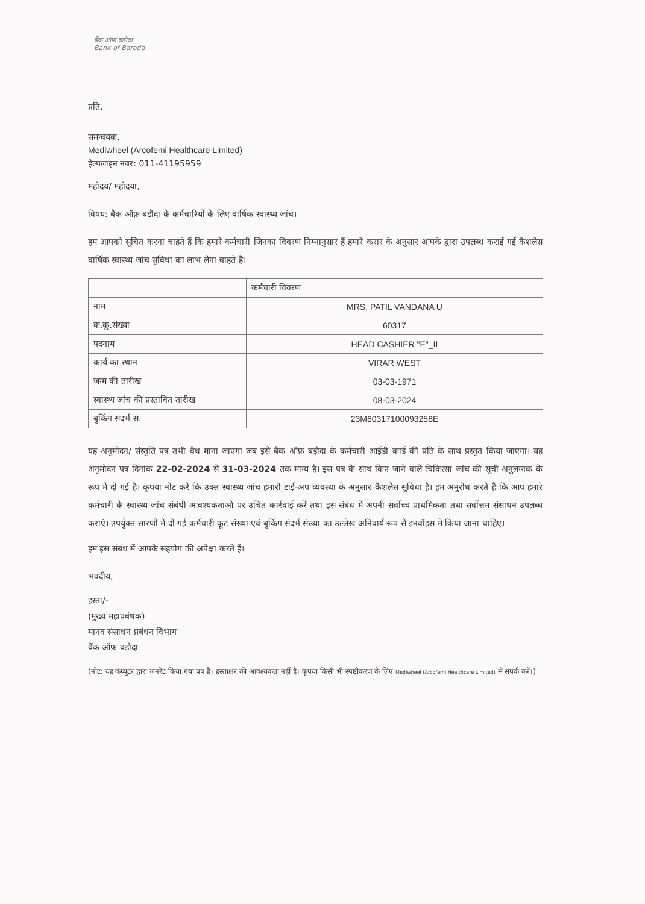बैंक ऑफ़ बड़ौदा
Bank of Baroda
प्रति,
समन्वयक,
Mediwheel (Arcofemi Healthcare Limited)
हेल्पलाइन नंबर: 011-41195959
महोदय/ महोदया,
विषय: बैंक ऑफ़ बड़ौदा के कर्मचारियों के लिए वार्षिक स्वास्थ्य जांच।
हम आपको सूचित करना चाहते हैं कि हमारे कर्मचारी जिनका विवरण निम्नानुसार हैं हमारे करार के अनुसार आपके द्वारा उपलब्ध कराई गई कैशलेस वार्षिक स्वास्थ्य जांच सुविधा का लाभ लेना चाहते हैं।
| | कर्मचारी विवरण |
| --- | --- |
| नाम | MRS. PATIL VANDANA U |
| क.कू.संख्या | 60317 |
| पदनाम | HEAD CASHIER "E"_II |
| कार्य का स्थान | VIRAR WEST |
| जन्म की तारीख | 03-03-1971 |
| स्वास्थ्य जांच की प्रस्तावित तारीख | 08-03-2024 |
| बुकिंग संदर्भ सं. | 23M60317100093258E |
यह अनुमोदन/ संस्तुति पत्र तभी वैध माना जाएगा जब इसे बैंक ऑफ़ बड़ौदा के कर्मचारी आईडी कार्ड की प्रति के साथ प्रस्तुत किया जाएगा। यह अनुमोदन पत्र दिनांक 22-02-2024 से 31-03-2024 तक मान्य है। इस पत्र के साथ किए जाने वाले चिकित्सा जांच की सूची अनुलग्नक के रूप में दी गई है। कृपया नोट करें कि उक्त स्वास्थ्य जांच हमारी टाई-अप व्यवस्था के अनुसार कैशलेस सुविधा है। हम अनुरोध करते हैं कि आप हमारे कर्मचारी के स्वास्थ्य जांच संबंधी आवश्यकताओं पर उचित कार्रवाई करें तथा इस संबंध में अपनी सर्वोच्च प्राथमिकता तथा सर्वोत्तम संसाधन उपलब्ध कराएं। उपर्युक्त सारणी में दी गई कर्मचारी कूट संख्या एवं बुकिंग संदर्भ संख्या का उल्लेख अनिवार्य रूप से इनवॉइस में किया जाना चाहिए।
हम इस संबंध में आपके सहयोग की अपेक्षा करते हैं।
भवदीय,
हस्ता/-
(मुख्य महाप्रबंधक)
मानव संसाधन प्रबंधन विभाग
बैंक ऑफ़ बड़ौदा
(नोट: यह कंप्यूटर द्वारा जनरेट किया गया पत्र है। हस्ताक्षर की आवश्यकता नहीं है। कृपया किसी भी स्पष्टीकरण के लिए Mediwheel (Arcofemi Healthcare Limited) से संपर्क करें।)